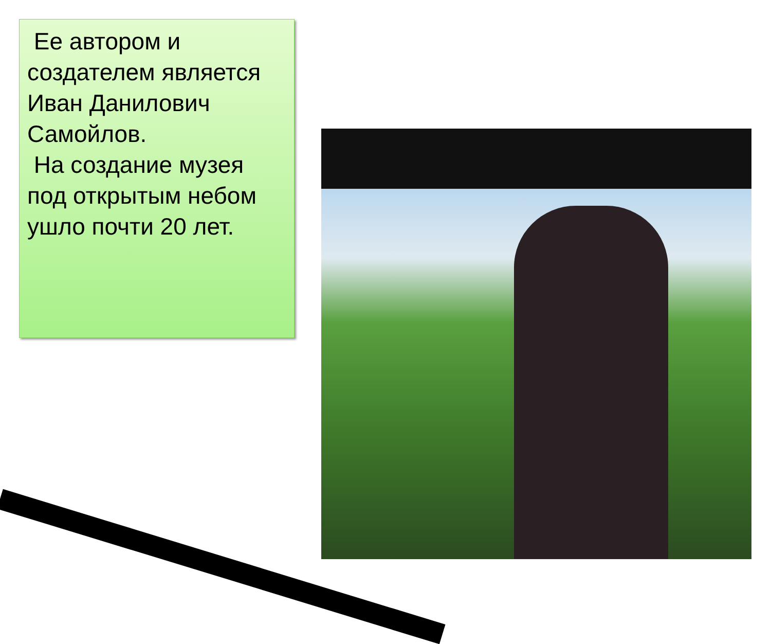Ее автором и создателем является Иван Данилович Самойлов.
На создание музея под открытым небом ушло почти 20 лет.